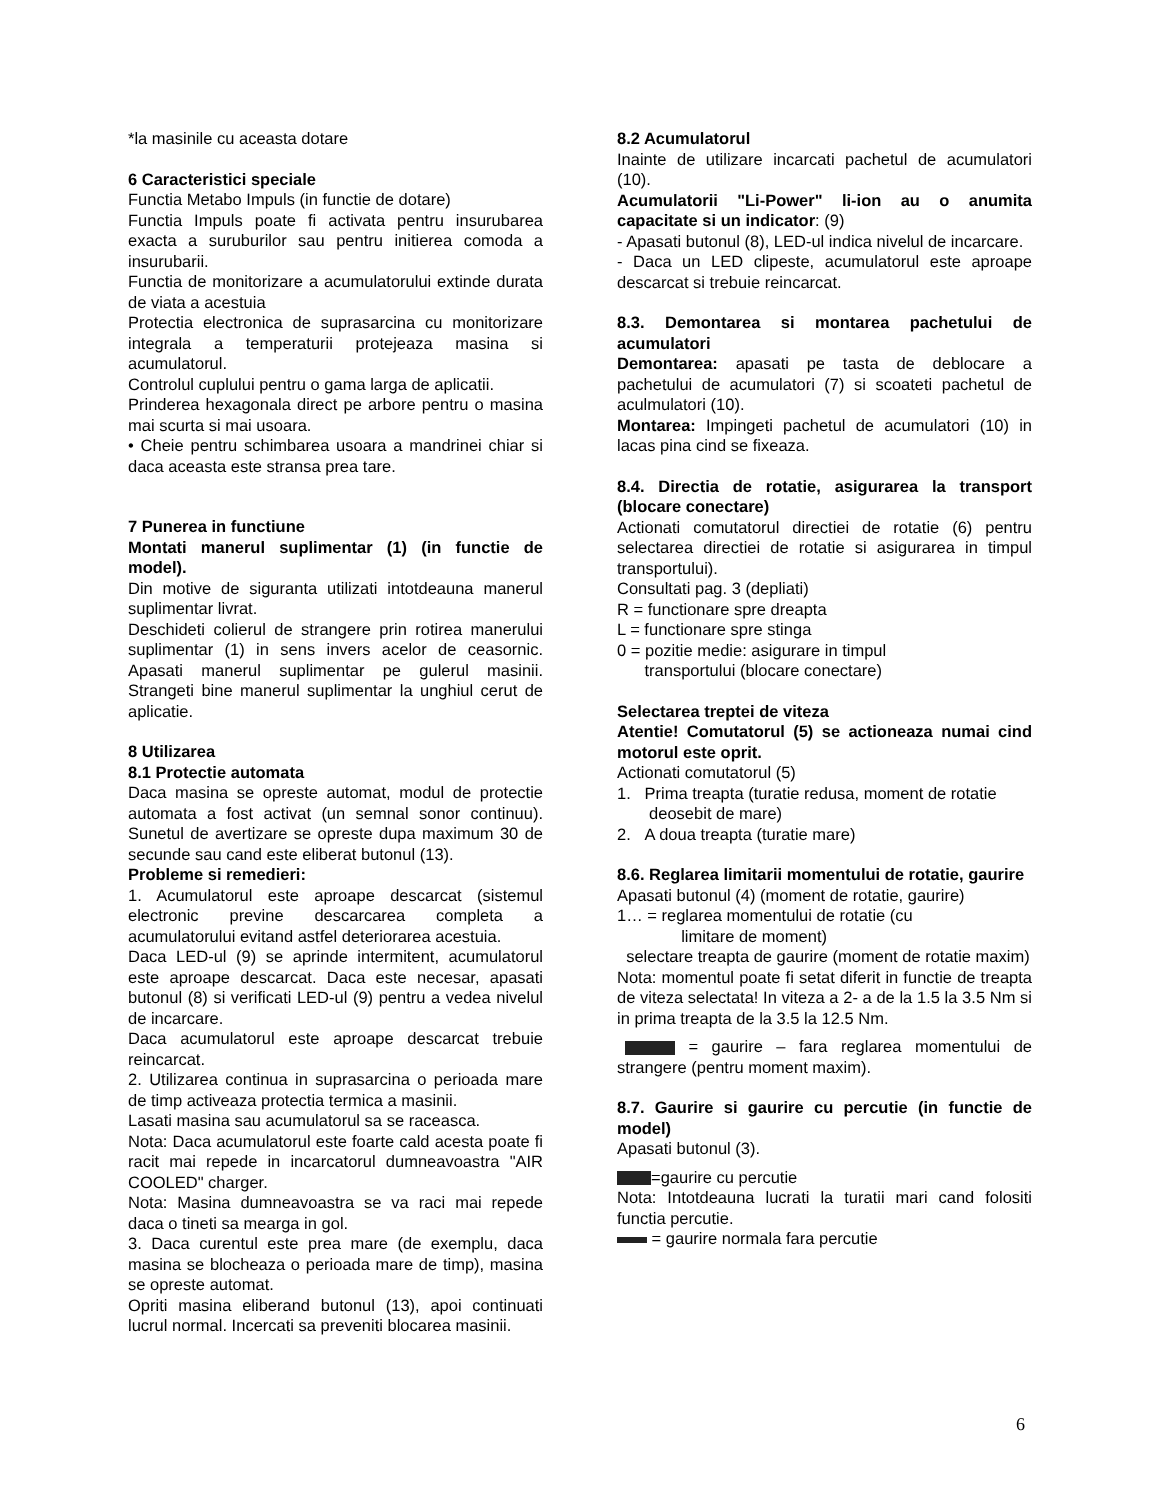*la masinile cu aceasta dotare
6 Caracteristici speciale
Functia Metabo Impuls (in functie de dotare)
Functia Impuls poate fi activata pentru insurubarea exacta a suruburilor sau pentru initierea comoda a insurubarii.
Functia de monitorizare a acumulatorului extinde durata de viata a acestuia
Protectia electronica de suprasarcina cu monitorizare integrala a temperaturii protejeaza masina si acumulatorul.
Controlul cuplului pentru o gama larga de aplicatii.
Prinderea hexagonala direct pe arbore pentru o masina mai scurta si mai usoara.
• Cheie pentru schimbarea usoara a mandrinei chiar si daca aceasta este stransa prea tare.
7 Punerea in functiune
Montati manerul suplimentar (1) (in functie de model).
Din motive de siguranta utilizati intotdeauna manerul suplimentar livrat.
Deschideti colierul de strangere prin rotirea manerului suplimentar (1) in sens invers acelor de ceasornic. Apasati manerul suplimentar pe gulerul masinii. Strangeti bine manerul suplimentar la unghiul cerut de aplicatie.
8 Utilizarea
8.1 Protectie automata
Daca masina se opreste automat, modul de protectie automata a fost activat (un semnal sonor continuu). Sunetul de avertizare se opreste dupa maximum 30 de secunde sau cand este eliberat butonul (13).
Probleme si remedieri:
1. Acumulatorul este aproape descarcat (sistemul electronic previne descarcarea completa a acumulatorului evitand astfel deteriorarea acestuia.
Daca LED-ul (9) se aprinde intermitent, acumulatorul este aproape descarcat. Daca este necesar, apasati butonul (8) si verificati LED-ul (9) pentru a vedea nivelul de incarcare.
Daca acumulatorul este aproape descarcat trebuie reincarcat.
2. Utilizarea continua in suprasarcina o perioada mare de timp activeaza protectia termica a masinii.
Lasati masina sau acumulatorul sa se raceasca.
Nota: Daca acumulatorul este foarte cald acesta poate fi racit mai repede in incarcatorul dumneavoastra "AIR COOLED" charger.
Nota: Masina dumneavoastra se va raci mai repede daca o tineti sa mearga in gol.
3. Daca curentul este prea mare (de exemplu, daca masina se blocheaza o perioada mare de timp), masina se opreste automat.
Opriti masina eliberand butonul (13), apoi continuati lucrul normal. Incercati sa preveniti blocarea masinii.
8.2 Acumulatorul
Inainte de utilizare incarcati pachetul de acumulatori (10).
Acumulatorii "Li-Power" li-ion au o anumita capacitate si un indicator: (9)
- Apasati butonul (8), LED-ul indica nivelul de incarcare.
- Daca un LED clipeste, acumulatorul este aproape descarcat si trebuie reincarcat.
8.3. Demontarea si montarea pachetului de acumulatori
Demontarea: apasati pe tasta de deblocare a pachetului de acumulatori (7) si scoateti pachetul de aculmulatori (10).
Montarea: Impingeti pachetul de acumulatori (10) in lacas pina cind se fixeaza.
8.4. Directia de rotatie, asigurarea la transport (blocare conectare)
Actionati comutatorul directiei de rotatie (6) pentru selectarea directiei de rotatie si asigurarea in timpul transportului).
Consultati pag. 3 (depliati)
R = functionare spre dreapta
L = functionare spre stinga
0 = pozitie medie: asigurare in timpul
transportului (blocare conectare)
Selectarea treptei de viteza
Atentie! Comutatorul (5) se actioneaza numai cind motorul este oprit.
Actionati comutatorul (5)
1. Prima treapta (turatie redusa, moment de rotatie
deosebit de mare)
2. A doua treapta (turatie mare)
8.6. Reglarea limitarii momentului de rotatie, gaurire
Apasati butonul (4) (moment de rotatie, gaurire)
1… = reglarea momentului de rotatie (cu
limitare de moment)
selectare treapta de gaurire (moment de rotatie maxim)
Nota: momentul poate fi setat diferit in functie de treapta de viteza selectata! In viteza a 2- a de la 1.5 la 3.5 Nm si in prima treapta de la 3.5 la 12.5 Nm.
= gaurire – fara reglarea momentului de strangere (pentru moment maxim).
8.7. Gaurire si gaurire cu percutie (in functie de model)
Apasati butonul (3).
=gaurire cu percutie
Nota: Intotdeauna lucrati la turatii mari cand folositi functia percutie.
= gaurire normala fara percutie
6